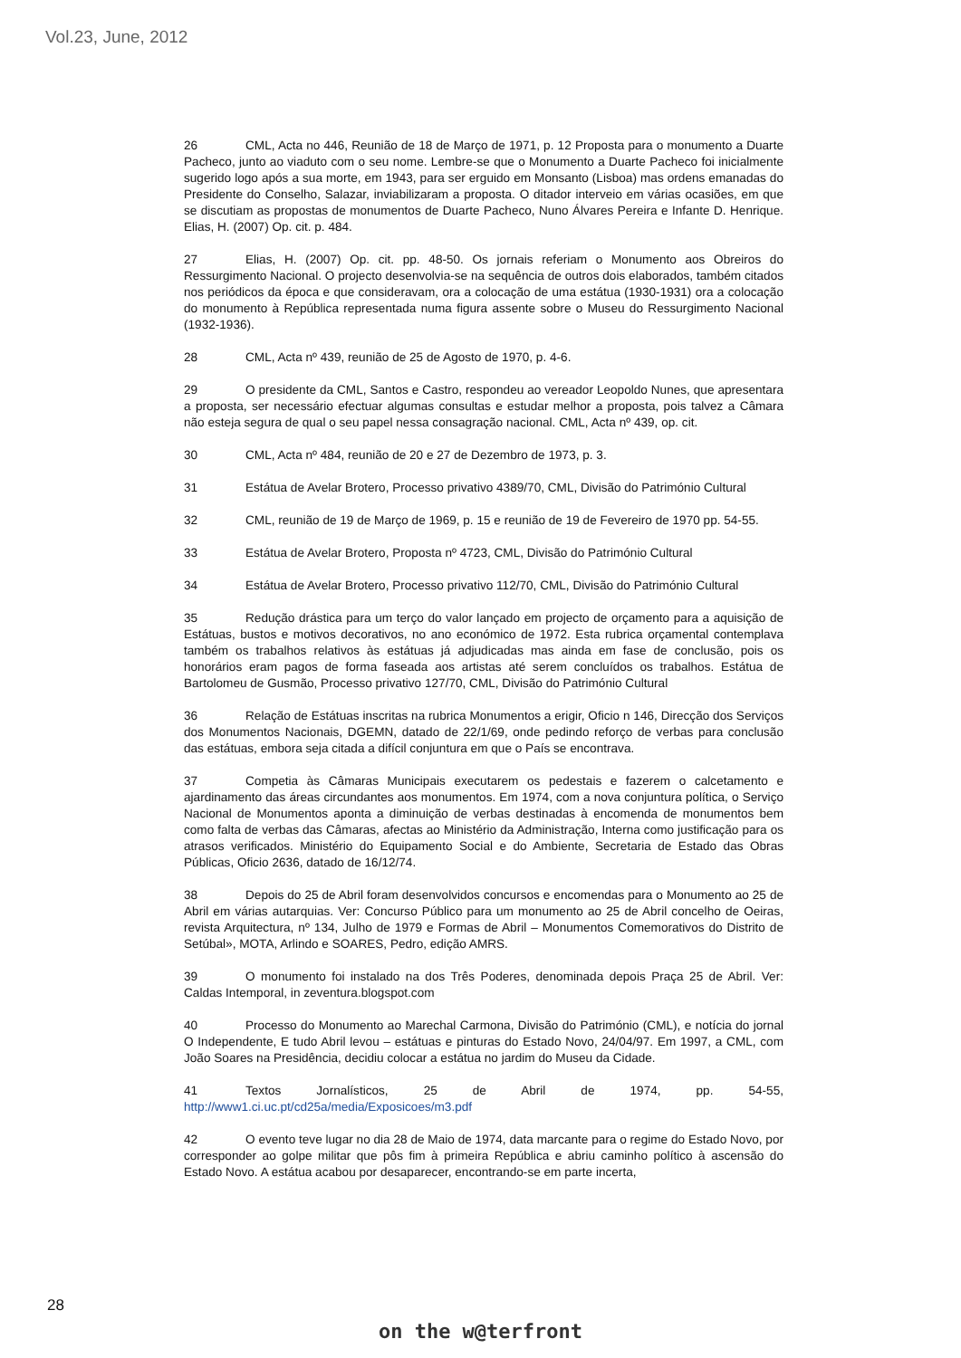Vol.23, June, 2012
26 CML, Acta no 446, Reunião de 18 de Março de 1971, p. 12 Proposta para o monumento a Duarte Pacheco, junto ao viaduto com o seu nome. Lembre-se que o Monumento a Duarte Pacheco foi inicialmente sugerido logo após a sua morte, em 1943, para ser erguido em Monsanto (Lisboa) mas ordens emanadas do Presidente do Conselho, Salazar, inviabilizaram a proposta. O ditador interveio em várias ocasiões, em que se discutiam as propostas de monumentos de Duarte Pacheco, Nuno Álvares Pereira e Infante D. Henrique. Elias, H. (2007) Op. cit. p. 484.
27 Elias, H. (2007) Op. cit. pp. 48-50. Os jornais referiam o Monumento aos Obreiros do Ressurgimento Nacional. O projecto desenvolvia-se na sequência de outros dois elaborados, também citados nos periódicos da época e que consideravam, ora a colocação de uma estátua (1930-1931) ora a colocação do monumento à República representada numa figura assente sobre o Museu do Ressurgimento Nacional (1932-1936).
28 CML, Acta nº 439, reunião de 25 de Agosto de 1970, p. 4-6.
29 O presidente da CML, Santos e Castro, respondeu ao vereador Leopoldo Nunes, que apresentara a proposta, ser necessário efectuar algumas consultas e estudar melhor a proposta, pois talvez a Câmara não esteja segura de qual o seu papel nessa consagração nacional. CML, Acta nº 439, op. cit.
30 CML, Acta nº 484, reunião de 20 e 27 de Dezembro de 1973, p. 3.
31 Estátua de Avelar Brotero, Processo privativo 4389/70, CML, Divisão do Património Cultural
32 CML, reunião de 19 de Março de 1969, p. 15 e reunião de 19 de Fevereiro de 1970 pp. 54-55.
33 Estátua de Avelar Brotero, Proposta nº 4723, CML, Divisão do Património Cultural
34 Estátua de Avelar Brotero, Processo privativo 112/70, CML, Divisão do Património Cultural
35 Redução drástica para um terço do valor lançado em projecto de orçamento para a aquisição de Estátuas, bustos e motivos decorativos, no ano económico de 1972. Esta rubrica orçamental contemplava também os trabalhos relativos às estátuas já adjudicadas mas ainda em fase de conclusão, pois os honorários eram pagos de forma faseada aos artistas até serem concluídos os trabalhos. Estátua de Bartolomeu de Gusmão, Processo privativo 127/70, CML, Divisão do Património Cultural
36 Relação de Estátuas inscritas na rubrica Monumentos a erigir, Oficio n 146, Direcção dos Serviços dos Monumentos Nacionais, DGEMN, datado de 22/1/69, onde pedindo reforço de verbas para conclusão das estátuas, embora seja citada a difícil conjuntura em que o País se encontrava.
37 Competia às Câmaras Municipais executarem os pedestais e fazerem o calcetamento e ajardinamento das áreas circundantes aos monumentos. Em 1974, com a nova conjuntura política, o Serviço Nacional de Monumentos aponta a diminuição de verbas destinadas à encomenda de monumentos bem como falta de verbas das Câmaras, afectas ao Ministério da Administração, Interna como justificação para os atrasos verificados. Ministério do Equipamento Social e do Ambiente, Secretaria de Estado das Obras Públicas, Oficio 2636, datado de 16/12/74.
38 Depois do 25 de Abril foram desenvolvidos concursos e encomendas para o Monumento ao 25 de Abril em várias autarquias. Ver: Concurso Público para um monumento ao 25 de Abril concelho de Oeiras, revista Arquitectura, nº 134, Julho de 1979 e Formas de Abril – Monumentos Comemorativos do Distrito de Setúbal», MOTA, Arlindo e SOARES, Pedro, edição AMRS.
39 O monumento foi instalado na dos Três Poderes, denominada depois Praça 25 de Abril. Ver: Caldas Intemporal, in zeventura.blogspot.com
40 Processo do Monumento ao Marechal Carmona, Divisão do Património (CML), e notícia do jornal O Independente, E tudo Abril levou – estátuas e pinturas do Estado Novo, 24/04/97. Em 1997, a CML, com João Soares na Presidência, decidiu colocar a estátua no jardim do Museu da Cidade.
41 Textos Jornalísticos, 25 de Abril de 1974, pp. 54-55, http://www1.ci.uc.pt/cd25a/media/Exposicoes/m3.pdf
42 O evento teve lugar no dia 28 de Maio de 1974, data marcante para o regime do Estado Novo, por corresponder ao golpe militar que pôs fim à primeira República e abriu caminho político à ascensão do Estado Novo. A estátua acabou por desaparecer, encontrando-se em parte incerta,
28
on the w@terfront